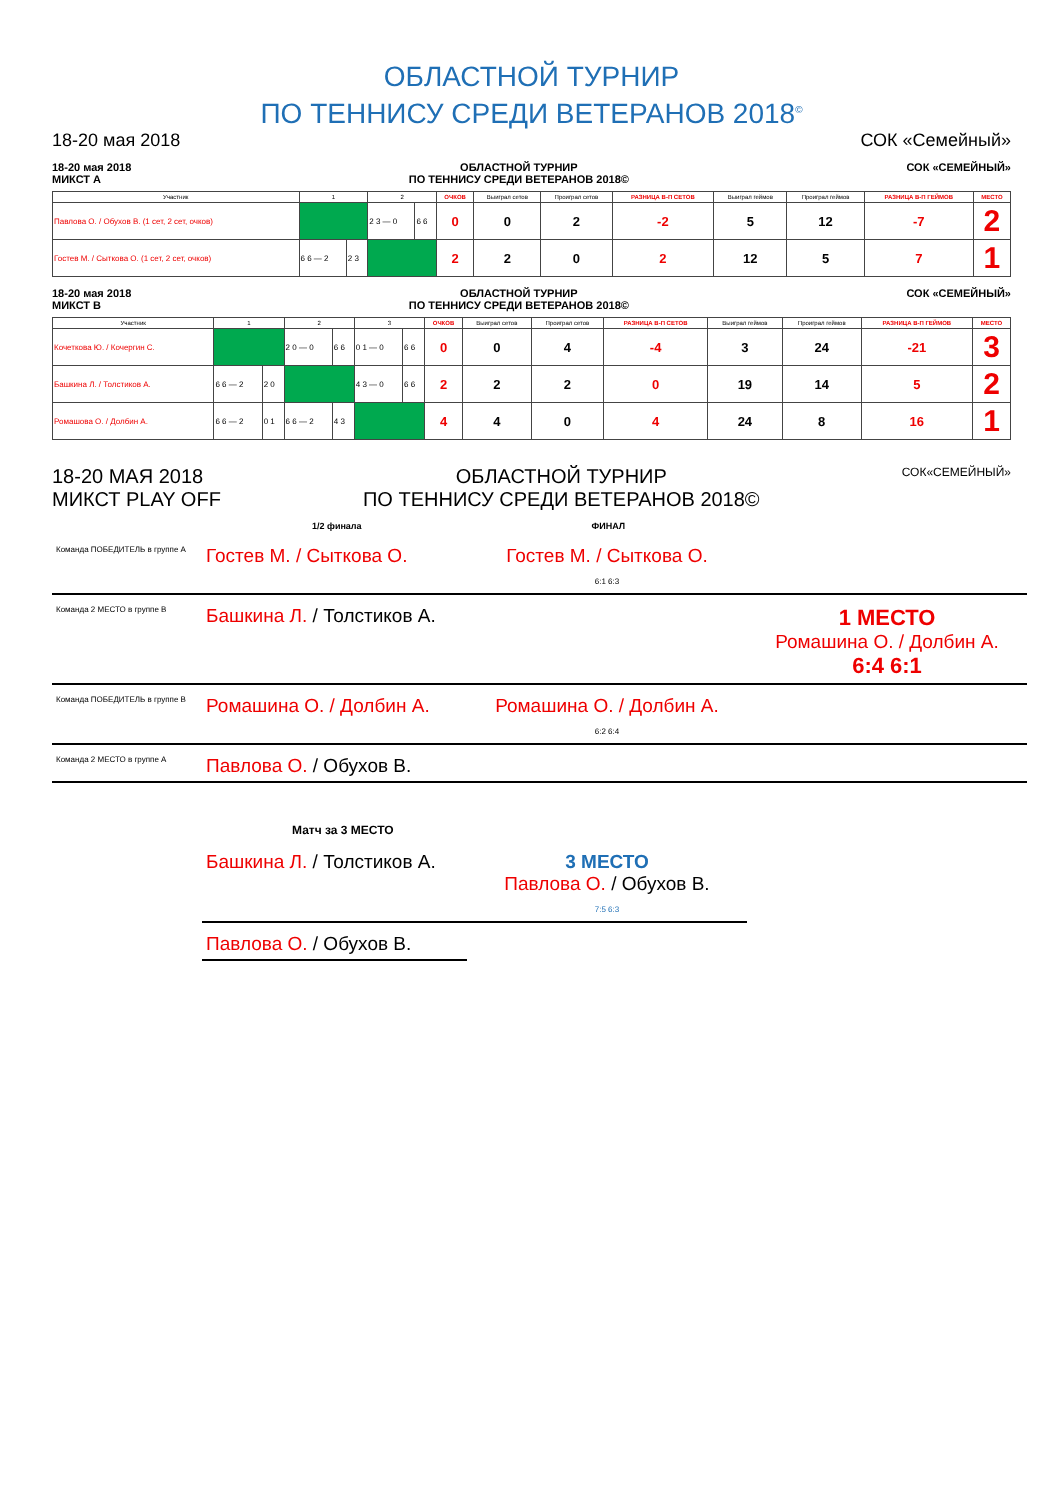ОБЛАСТНОЙ ТУРНИР
ПО ТЕННИСУ СРЕДИ ВЕТЕРАНОВ 2018<sup>©</sup>
18-20 мая 2018 СОК «Семейный»
18-20 мая 2018
МИКСТ А ОБЛАСТНОЙ ТУРНИР
ПО ТЕННИСУ СРЕДИ ВЕТЕРАНОВ 2018© СОК «СЕМЕЙНЫЙ»
| Участник | 1 | | 2 | | ОЧКОВ | Выиграл сетов | Проиграл сетов | РАЗНИЦА В-П СЕТОВ | Выиграл геймов | Проиграл геймов | РАЗНИЦА В-П ГЕЙМОВ | МЕСТО |
| --- | --- | --- | --- | --- | --- | --- | --- | --- | --- | --- | --- | --- |
| Павлова О. / Обухов В. (1 сет, 2 сет, очков) | | | 2 3 — 0 | 6 6 | 0 | 0 | 2 | -2 | 5 | 12 | -7 | 2 |
| Гостев М. / Сыткова О. (1 сет, 2 сет, очков) | 6 6 — 2 | 2 3 | | | 2 | 2 | 0 | 2 | 12 | 5 | 7 | 1 |
18-20 мая 2018
МИКСТ В ОБЛАСТНОЙ ТУРНИР
ПО ТЕННИСУ СРЕДИ ВЕТЕРАНОВ 2018© СОК «СЕМЕЙНЫЙ»
| Участник | 1 | | 2 | | 3 | | ОЧКОВ | Выиграл сетов | Проиграл сетов | РАЗНИЦА В-П СЕТОВ | Выиграл геймов | Проиграл геймов | РАЗНИЦА В-П ГЕЙМОВ | МЕСТО |
| --- | --- | --- | --- | --- | --- | --- | --- | --- | --- | --- | --- | --- | --- | --- |
| Кочеткова Ю. / Кочергин С. | | | 2 0 — 0 | 6 6 | 0 1 — 0 | 6 6 | 0 | 0 | 4 | -4 | 3 | 24 | -21 | 3 |
| Башкина Л. / Толстиков А. | 6 6 — 2 | 2 0 | | | 4 3 — 0 | 6 6 | 2 | 2 | 2 | 0 | 19 | 14 | 5 | 2 |
| Ромашова О. / Долбин А. | 6 6 — 2 | 0 1 | 6 6 — 2 | 4 3 | | | 4 | 4 | 0 | 4 | 24 | 8 | 16 | 1 |
18-20 МАЯ 2018
МИКСТ PLAY OFF ОБЛАСТНОЙ ТУРНИР
ПО ТЕННИСУ СРЕДИ ВЕТЕРАНОВ 2018© СОК«СЕМЕЙНЫЙ»
1/2 финала ФИНАЛ
Команда ПОБЕДИТЕЛЬ в группе А
Гостев М. / Сыткова О.
Гостев М. / Сыткова О.
6:1 6:3
Команда 2 МЕСТО в группе В
Башкина Л. / Толстиков А.
1 МЕСТО
Ромашина О. / Долбин А.
6:4 6:1
Команда ПОБЕДИТЕЛЬ в группе В
Ромашина О. / Долбин А.
Ромашина О. / Долбин А.
6:2 6:4
Команда 2 МЕСТО в группе А
Павлова О. / Обухов В.
Матч за 3 МЕСТО
Башкина Л. / Толстиков А.
3 МЕСТО
Павлова О. / Обухов В.
7:5 6:3
Павлова О. / Обухов В.